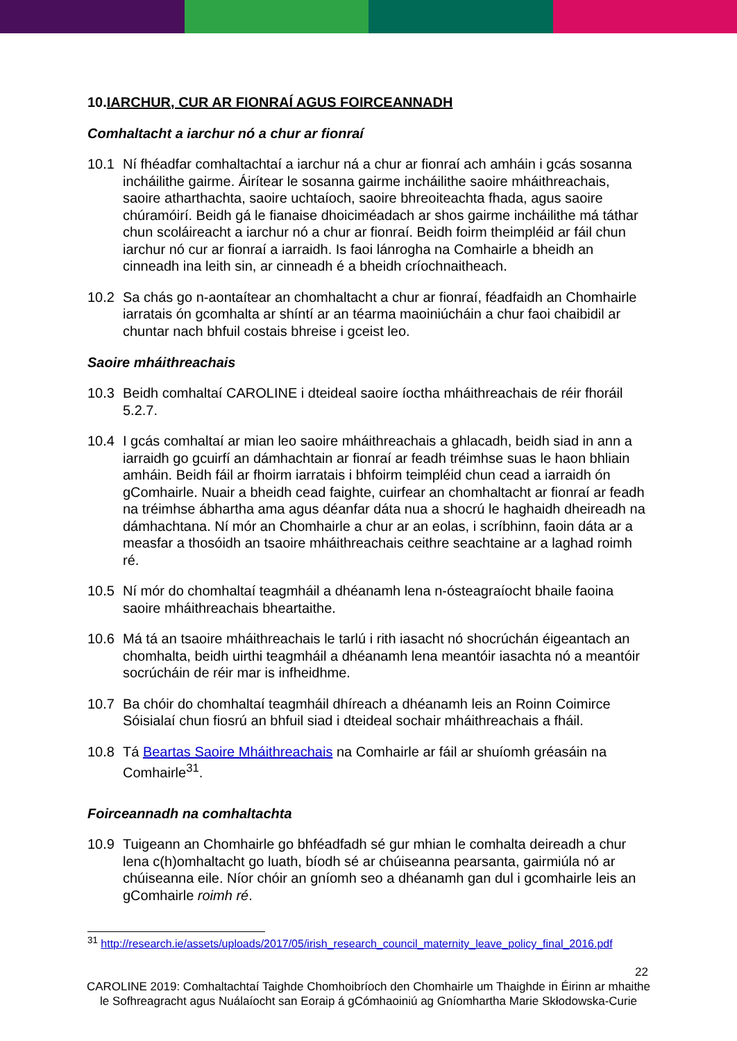10.IARCHUR, CUR AR FIONRAÍ AGUS FOIRCEANNADH
Comhaltacht a iarchur nó a chur ar fionraí
10.1 Ní fhéadfar comhaltachtaí a iarchur ná a chur ar fionraí ach amháin i gcás sosanna incháilithe gairme. Áirítear le sosanna gairme incháilithe saoire mháithreachais, saoire atharthachta, saoire uchtaíoch, saoire bhreoiteachta fhada, agus saoire chúramóirí. Beidh gá le fianaise dhoiciméadach ar shos gairme incháilithe má táthar chun scoláireacht a iarchur nó a chur ar fionraí. Beidh foirm theimpléid ar fáil chun iarchur nó cur ar fionraí a iarraidh. Is faoi lánrogha na Comhairle a bheidh an cinneadh ina leith sin, ar cinneadh é a bheidh críochnaitheach.
10.2 Sa chás go n-aontaítear an chomhaltacht a chur ar fionraí, féadfaidh an Chomhairle iarratais ón gcomhalta ar shíntí ar an téarma maoiniúcháin a chur faoi chaibidil ar chuntar nach bhfuil costais bhreise i gceist leo.
Saoire mháithreachais
10.3 Beidh comhaltaí CAROLINE i dteideal saoire íoctha mháithreachais de réir fhoráil 5.2.7.
10.4 I gcás comhaltaí ar mian leo saoire mháithreachais a ghlacadh, beidh siad in ann a iarraidh go gcuirfí an dámhachtain ar fionraí ar feadh tréimhse suas le haon bhliain amháin. Beidh fáil ar fhoirm iarratais i bhfoirm teimpléid chun cead a iarraidh ón gComhairle. Nuair a bheidh cead faighte, cuirfear an chomhaltacht ar fionraí ar feadh na tréimhse ábhartha ama agus déanfar dáta nua a shocrú le haghaidh dheireadh na dámhachtana. Ní mór an Chomhairle a chur ar an eolas, i scríbhinn, faoin dáta ar a measfar a thosóidh an tsaoire mháithreachais ceithre seachtaine ar a laghad roimh ré.
10.5 Ní mór do chomhaltaí teagmháil a dhéanamh lena n-ósteagraíocht bhaile faoina saoire mháithreachais bheartaithe.
10.6 Má tá an tsaoire mháithreachais le tarlú i rith iasacht nó shocrúchán éigeantach an chomhalta, beidh uirthi teagmháil a dhéanamh lena meantóir iasachta nó a meantóir socrúcháin de réir mar is infheidhme.
10.7 Ba chóir do chomhaltaí teagmháil dhíreach a dhéanamh leis an Roinn Coimirce Sóisialaí chun fiosrú an bhfuil siad i dteideal sochair mháithreachais a fháil.
10.8 Tá Beartas Saoire Mháithreachais na Comhairle ar fáil ar shuíomh gréasáin na Comhairle<sup>31</sup>.
Foirceannadh na comhaltachta
10.9 Tuigeann an Chomhairle go bhféadfadh sé gur mhian le comhalta deireadh a chur lena c(h)omhaltacht go luath, bíodh sé ar chúiseanna pearsanta, gairmiúla nó ar chúiseanna eile. Níor chóir an gníomh seo a dhéanamh gan dul i gcomhairle leis an gComhairle roimh ré.
<sup>31</sup> http://research.ie/assets/uploads/2017/05/irish_research_council_maternity_leave_policy_final_2016.pdf
22
CAROLINE 2019: Comhaltachtaí Taighde Chomhoibríoch den Chomhairle um Thaighde in Éirinn ar mhaithe le Sofhreagracht agus Nuálaíocht san Eoraip á gCómhaoiniú ag Gníomhartha Marie Skłodowska-Curie